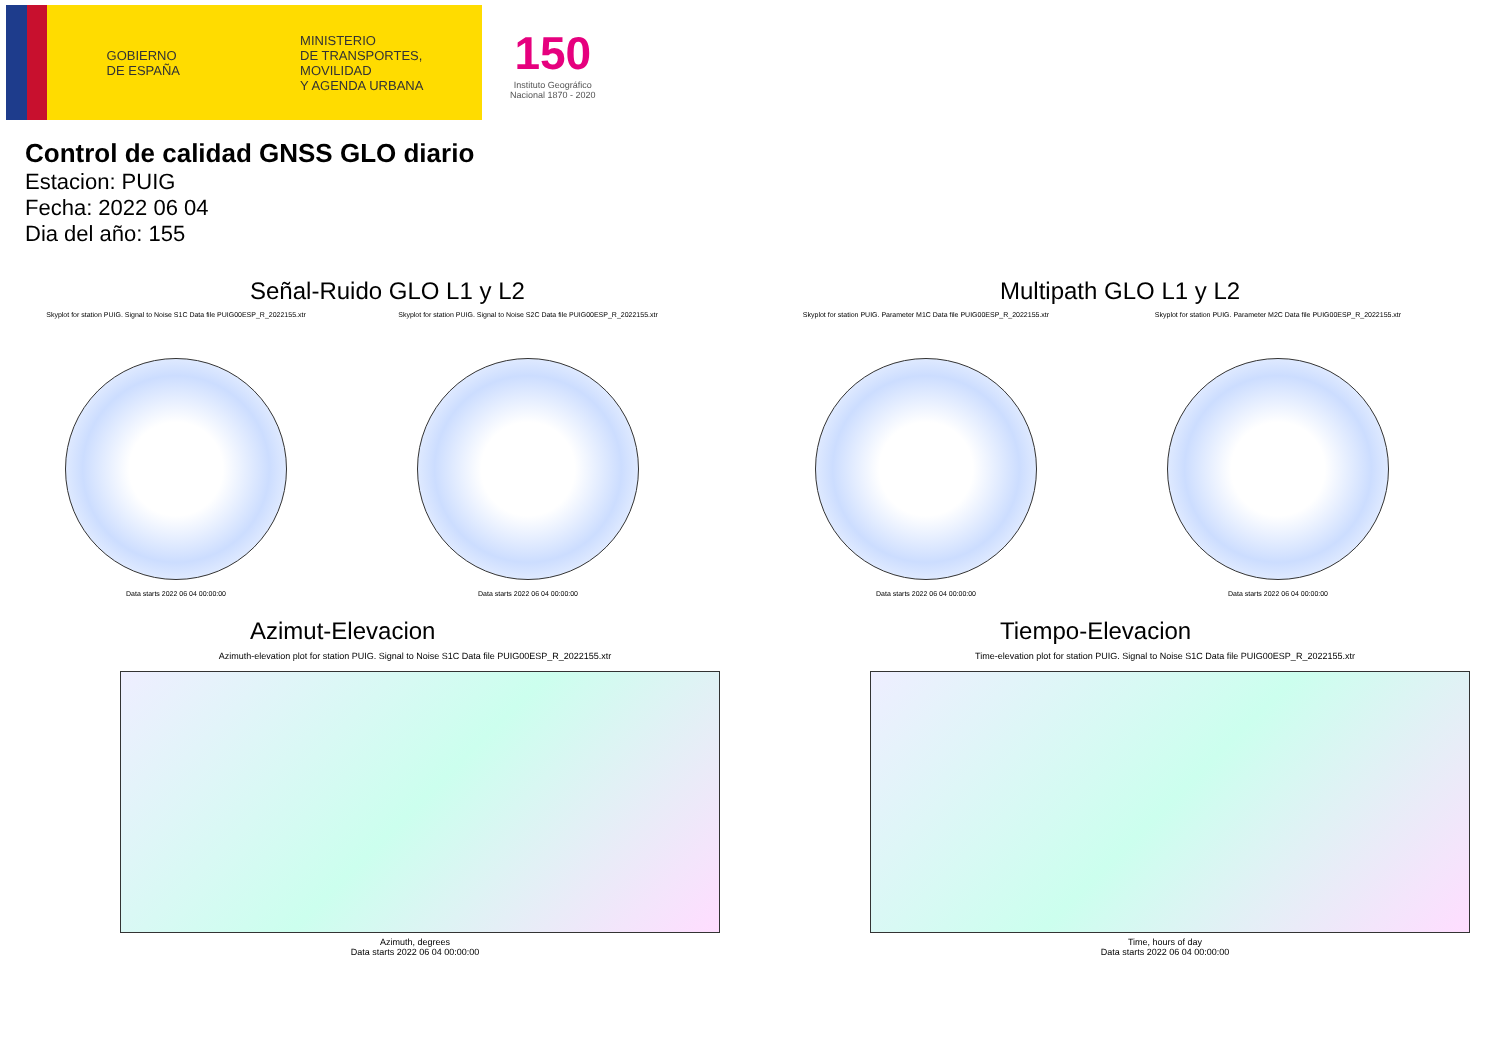GOBIERNO
DE ESPAÑA
MINISTERIO
DE TRANSPORTES, MOVILIDAD
Y AGENDA URBANA
150
Instituto Geográfico
Nacional 1870 - 2020
Control de calidad GNSS GLO diario
Estacion: PUIG
Fecha: 2022 06 04
Dia del año: 155
Señal-Ruido GLO L1 y L2
Skyplot for station PUIG. Signal to Noise S1C Data file PUIG00ESP_R_2022155.xtr
Data starts 2022 06 04 00:00:00
Skyplot for station PUIG. Signal to Noise S2C Data file PUIG00ESP_R_2022155.xtr
Data starts 2022 06 04 00:00:00
Multipath GLO L1 y L2
Skyplot for station PUIG. Parameter M1C Data file PUIG00ESP_R_2022155.xtr
Data starts 2022 06 04 00:00:00
Skyplot for station PUIG. Parameter M2C Data file PUIG00ESP_R_2022155.xtr
Data starts 2022 06 04 00:00:00
Azimut-Elevacion
Azimuth-elevation plot for station PUIG. Signal to Noise S1C Data file PUIG00ESP_R_2022155.xtr
Azimuth, degrees
Data starts 2022 06 04 00:00:00
Tiempo-Elevacion
Time-elevation plot for station PUIG. Signal to Noise S1C Data file PUIG00ESP_R_2022155.xtr
Time, hours of day
Data starts 2022 06 04 00:00:00